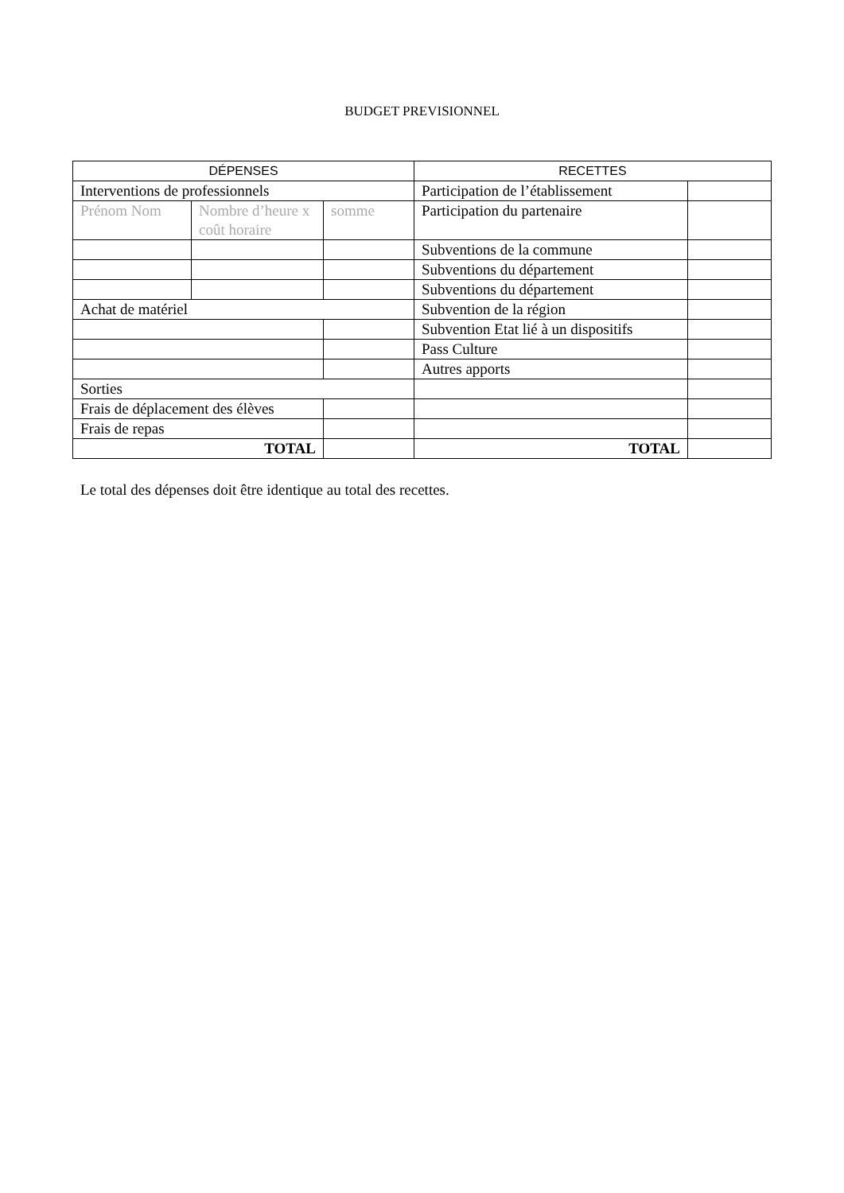BUDGET PREVISIONNEL
| DÉPENSES | | | RECETTES | |
| --- | --- | --- | --- | --- |
| Interventions de professionnels | | | Participation de l’établissement | |
| Prénom Nom | Nombre d’heure x coût horaire | somme | Participation du partenaire | |
| | | | Subventions de la commune | |
| | | | Subventions du département | |
| | | | Subventions du département | |
| Achat de matériel | | | Subvention de la région | |
| | | | Subvention Etat lié à un dispositifs | |
| | | | Pass Culture | |
| | | | Autres apports | |
| Sorties | | | | |
| Frais de déplacement des élèves | | | | |
| Frais de repas | | | | |
| TOTAL | | | TOTAL | |
Le total des dépenses doit être identique au total des recettes.